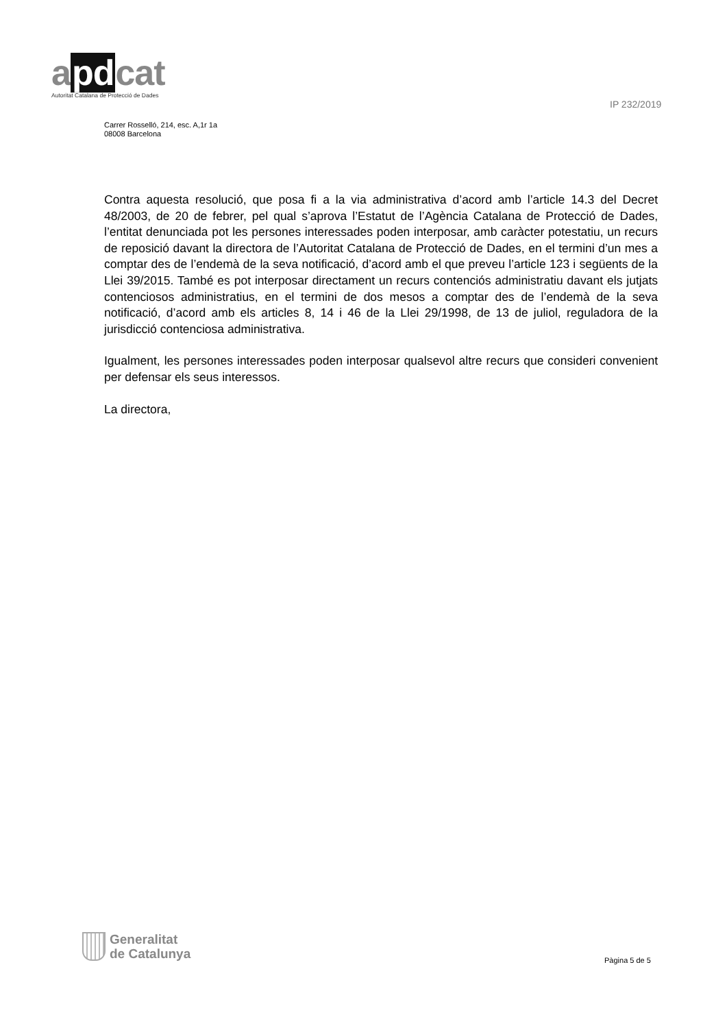apdcat
Autoritat Catalana de Protecció de Dades
IP 232/2019
Carrer Rosselló, 214, esc. A,1r 1a
08008 Barcelona
Contra aquesta resolució, que posa fi a la via administrativa d’acord amb l’article 14.3 del Decret 48/2003, de 20 de febrer, pel qual s’aprova l’Estatut de l’Agència Catalana de Protecció de Dades, l’entitat denunciada pot les persones interessades poden interposar, amb caràcter potestatiu, un recurs de reposició davant la directora de l’Autoritat Catalana de Protecció de Dades, en el termini d’un mes a comptar des de l’endemà de la seva notificació, d’acord amb el que preveu l’article 123 i següents de la Llei 39/2015. També es pot interposar directament un recurs contenciós administratiu davant els jutjats contenciosos administratius, en el termini de dos mesos a comptar des de l’endemà de la seva notificació, d’acord amb els articles 8, 14 i 46 de la Llei 29/1998, de 13 de juliol, reguladora de la jurisdicció contenciosa administrativa.
Igualment, les persones interessades poden interposar qualsevol altre recurs que consideri convenient per defensar els seus interessos.
La directora,
Generalitat
de Catalunya
Pàgina 5 de 5